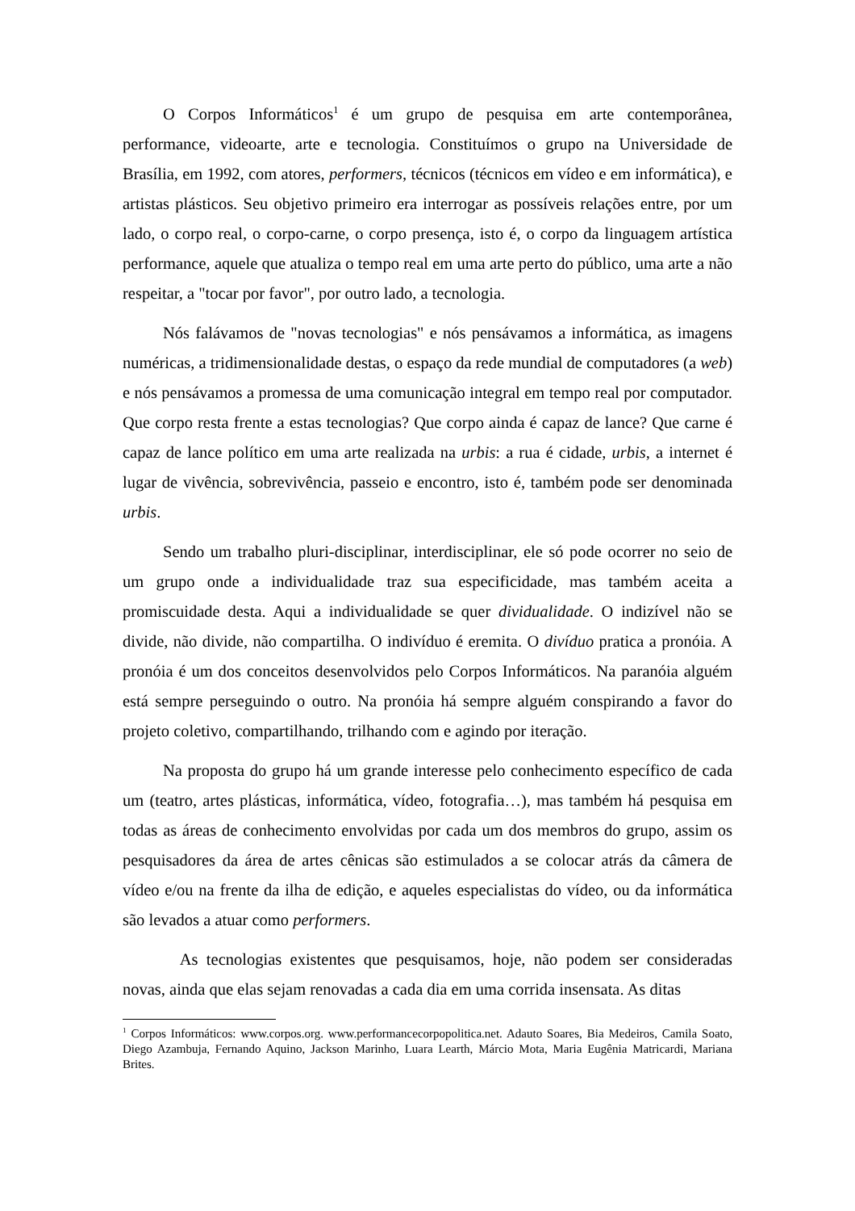O Corpos Informáticos<sup>1</sup> é um grupo de pesquisa em arte contemporânea, performance, videoarte, arte e tecnologia. Constituímos o grupo na Universidade de Brasília, em 1992, com atores, performers, técnicos (técnicos em vídeo e em informática), e artistas plásticos. Seu objetivo primeiro era interrogar as possíveis relações entre, por um lado, o corpo real, o corpo-carne, o corpo presença, isto é, o corpo da linguagem artística performance, aquele que atualiza o tempo real em uma arte perto do público, uma arte a não respeitar, a "tocar por favor", por outro lado, a tecnologia.
Nós falávamos de "novas tecnologias" e nós pensávamos a informática, as imagens numéricas, a tridimensionalidade destas, o espaço da rede mundial de computadores (a web) e nós pensávamos a promessa de uma comunicação integral em tempo real por computador. Que corpo resta frente a estas tecnologias? Que corpo ainda é capaz de lance? Que carne é capaz de lance político em uma arte realizada na urbis: a rua é cidade, urbis, a internet é lugar de vivência, sobrevivência, passeio e encontro, isto é, também pode ser denominada urbis.
Sendo um trabalho pluri-disciplinar, interdisciplinar, ele só pode ocorrer no seio de um grupo onde a individualidade traz sua especificidade, mas também aceita a promiscuidade desta. Aqui a individualidade se quer dividualidade. O indizível não se divide, não divide, não compartilha. O indivíduo é eremita. O divíduo pratica a pronóia. A pronóia é um dos conceitos desenvolvidos pelo Corpos Informáticos. Na paranóia alguém está sempre perseguindo o outro. Na pronóia há sempre alguém conspirando a favor do projeto coletivo, compartilhando, trilhando com e agindo por iteração.
Na proposta do grupo há um grande interesse pelo conhecimento específico de cada um (teatro, artes plásticas, informática, vídeo, fotografia…), mas também há pesquisa em todas as áreas de conhecimento envolvidas por cada um dos membros do grupo, assim os pesquisadores da área de artes cênicas são estimulados a se colocar atrás da câmera de vídeo e/ou na frente da ilha de edição, e aqueles especialistas do vídeo, ou da informática são levados a atuar como performers.
As tecnologias existentes que pesquisamos, hoje, não podem ser consideradas novas, ainda que elas sejam renovadas a cada dia em uma corrida insensata. As ditas
<sup>1</sup> Corpos Informáticos: www.corpos.org. www.performancecorpopolitica.net. Adauto Soares, Bia Medeiros, Camila Soato, Diego Azambuja, Fernando Aquino, Jackson Marinho, Luara Learth, Márcio Mota, Maria Eugênia Matricardi, Mariana Brites.